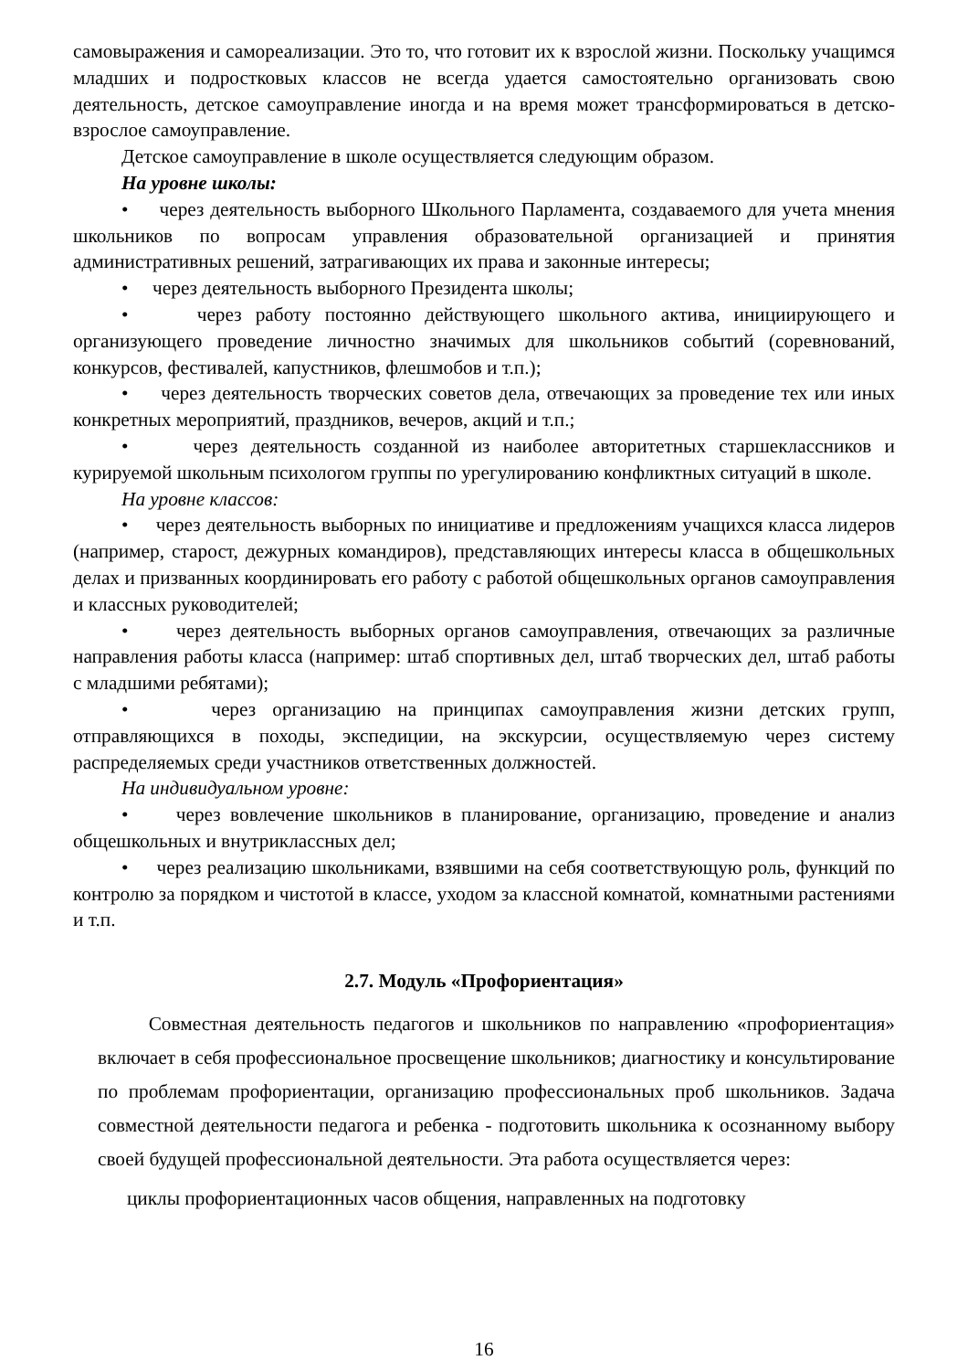самовыражения и самореализации. Это то, что готовит их к взрослой жизни. Поскольку учащимся младших и подростковых классов не всегда удается самостоятельно организовать свою деятельность, детское самоуправление иногда и на время может трансформироваться в детско-взрослое самоуправление.
Детское самоуправление в школе осуществляется следующим образом.
На уровне школы:
• через деятельность выборного Школьного Парламента, создаваемого для учета мнения школьников по вопросам управления образовательной организацией и принятия административных решений, затрагивающих их права и законные интересы;
• через деятельность выборного Президента школы;
• через работу постоянно действующего школьного актива, инициирующего и организующего проведение личностно значимых для школьников событий (соревнований, конкурсов, фестивалей, капустников, флешмобов и т.п.);
• через деятельность творческих советов дела, отвечающих за проведение тех или иных конкретных мероприятий, праздников, вечеров, акций и т.п.;
• через деятельность созданной из наиболее авторитетных старшеклассников и курируемой школьным психологом группы по урегулированию конфликтных ситуаций в школе.
На уровне классов:
• через деятельность выборных по инициативе и предложениям учащихся класса лидеров (например, старост, дежурных командиров), представляющих интересы класса в общешкольных делах и призванных координировать его работу с работой общешкольных органов самоуправления и классных руководителей;
• через деятельность выборных органов самоуправления, отвечающих за различные направления работы класса (например: штаб спортивных дел, штаб творческих дел, штаб работы с младшими ребятами);
• через организацию на принципах самоуправления жизни детских групп, отправляющихся в походы, экспедиции, на экскурсии, осуществляемую через систему распределяемых среди участников ответственных должностей.
На индивидуальном уровне:
• через вовлечение школьников в планирование, организацию, проведение и анализ общешкольных и внутриклассных дел;
• через реализацию школьниками, взявшими на себя соответствующую роль, функций по контролю за порядком и чистотой в классе, уходом за классной комнатой, комнатными растениями и т.п.
2.7. Модуль «Профориентация»
Совместная деятельность педагогов и школьников по направлению «профориентация» включает в себя профессиональное просвещение школьников; диагностику и консультирование по проблемам профориентации, организацию профессиональных проб школьников. Задача совместной деятельности педагога и ребенка - подготовить школьника к осознанному выбору своей будущей профессиональной деятельности. Эта работа осуществляется через:
циклы профориентационных часов общения, направленных на подготовку
16